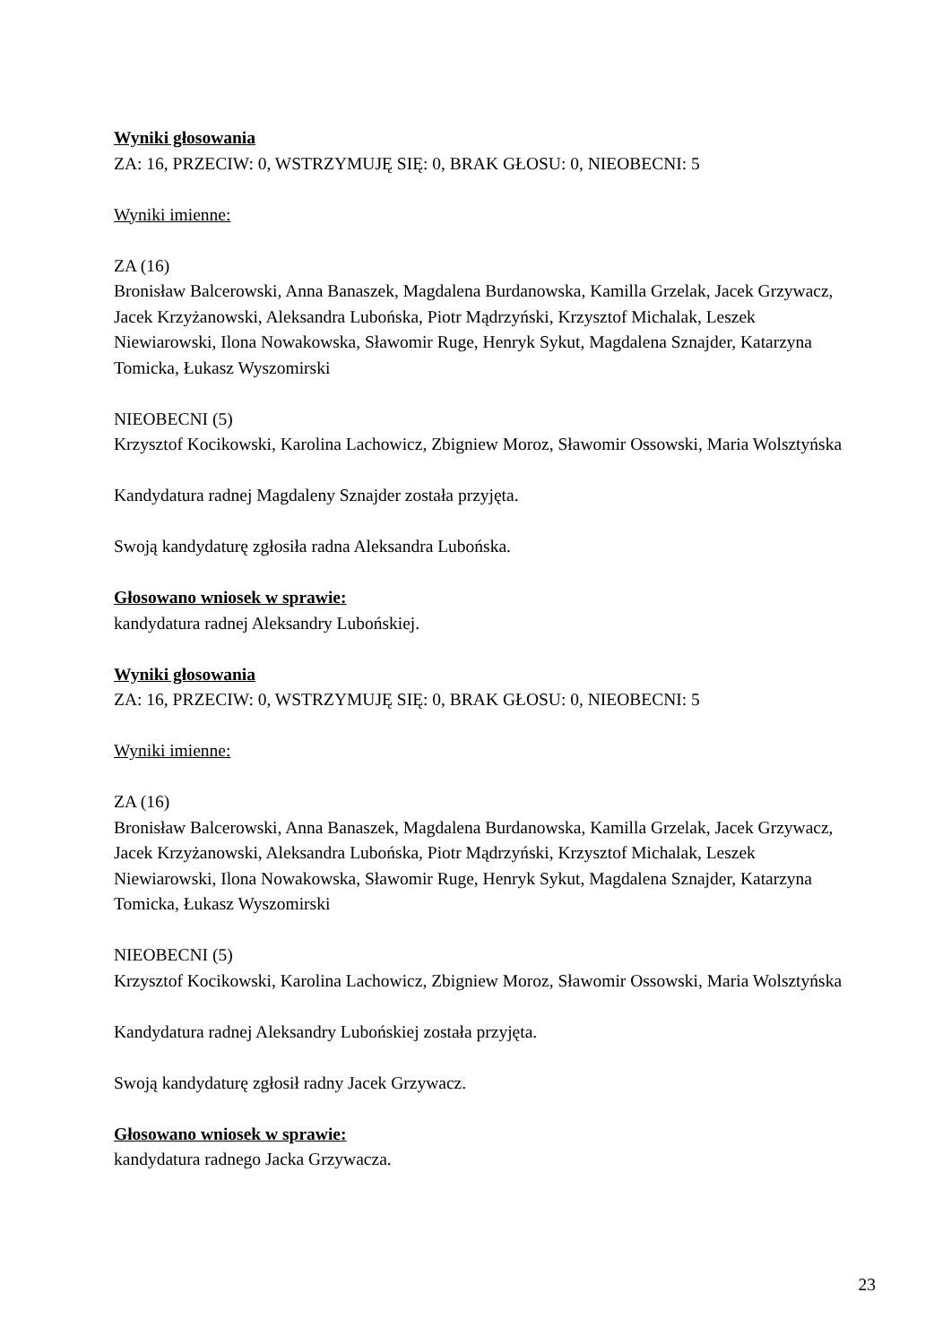Wyniki głosowania
ZA: 16, PRZECIW: 0, WSTRZYMUJĘ SIĘ: 0, BRAK GŁOSU: 0, NIEOBECNI: 5
Wyniki imienne:
ZA (16)
Bronisław Balcerowski, Anna Banaszek, Magdalena Burdanowska, Kamilla Grzelak, Jacek Grzywacz, Jacek Krzyżanowski, Aleksandra Lubońska, Piotr Mądrzyński, Krzysztof Michalak, Leszek Niewiarowski, Ilona Nowakowska, Sławomir Ruge, Henryk Sykut, Magdalena Sznajder, Katarzyna Tomicka, Łukasz Wyszomirski
NIEOBECNI (5)
Krzysztof Kocikowski, Karolina Lachowicz, Zbigniew Moroz, Sławomir Ossowski, Maria Wolsztyńska
Kandydatura radnej Magdaleny Sznajder została przyjęta.
Swoją kandydaturę zgłosiła radna Aleksandra Lubońska.
Głosowano wniosek w sprawie:
kandydatura radnej Aleksandry Lubońskiej.
Wyniki głosowania
ZA: 16, PRZECIW: 0, WSTRZYMUJĘ SIĘ: 0, BRAK GŁOSU: 0, NIEOBECNI: 5
Wyniki imienne:
ZA (16)
Bronisław Balcerowski, Anna Banaszek, Magdalena Burdanowska, Kamilla Grzelak, Jacek Grzywacz, Jacek Krzyżanowski, Aleksandra Lubońska, Piotr Mądrzyński, Krzysztof Michalak, Leszek Niewiarowski, Ilona Nowakowska, Sławomir Ruge, Henryk Sykut, Magdalena Sznajder, Katarzyna Tomicka, Łukasz Wyszomirski
NIEOBECNI (5)
Krzysztof Kocikowski, Karolina Lachowicz, Zbigniew Moroz, Sławomir Ossowski, Maria Wolsztyńska
Kandydatura radnej Aleksandry Lubońskiej została przyjęta.
Swoją kandydaturę zgłosił radny Jacek Grzywacz.
Głosowano wniosek w sprawie:
kandydatura radnego Jacka Grzywacza.
23